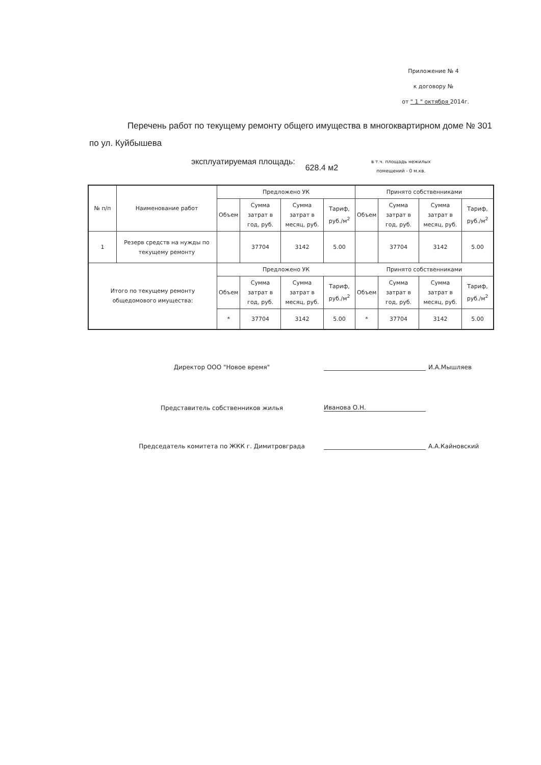Приложение № 4
к договору №
от " 1 " октября 2014г.
Перечень работ по текущему ремонту общего имущества в многоквартирном доме № 301 по ул. Куйбышева
эксплуатируемая площадь:
628.4 м2
в т.ч. площадь нежилых
помещений - 0 м.кв.
| № п/п | Наименование работ | Предложено УК | | | | Принято собственниками | | | |
| --- | --- | --- | --- | --- | --- | --- | --- | --- | --- |
| | | Объем | Сумма затрат в год, руб. | Сумма затрат в месяц, руб. | Тариф, руб./м<sup>2</sup> | Объем | Сумма затрат в год, руб. | Сумма затрат в месяц, руб. | Тариф, руб./м<sup>2</sup> |
| 1 | Резерв средств на нужды по текущему ремонту | | 37704 | 3142 | 5.00 | | 37704 | 3142 | 5.00 |
| Итого по текущему ремонту общедомового имущества: | | Предложено УК | | | | Принято собственниками | | | |
| | | Объем | Сумма затрат в год, руб. | Сумма затрат в месяц, руб. | Тариф, руб./м<sup>2</sup> | Объем | Сумма затрат в год, руб. | Сумма затрат в месяц, руб. | Тариф, руб./м<sup>2</sup> |
| | | * | 37704 | 3142 | 5.00 | * | 37704 | 3142 | 5.00 |
Директор ООО "Новое время"
И.А.Мышляев
Представитель собственников жилья
Иванова О.Н.
Председатель комитета по ЖКК г. Димитровграда
А.А.Кайновский